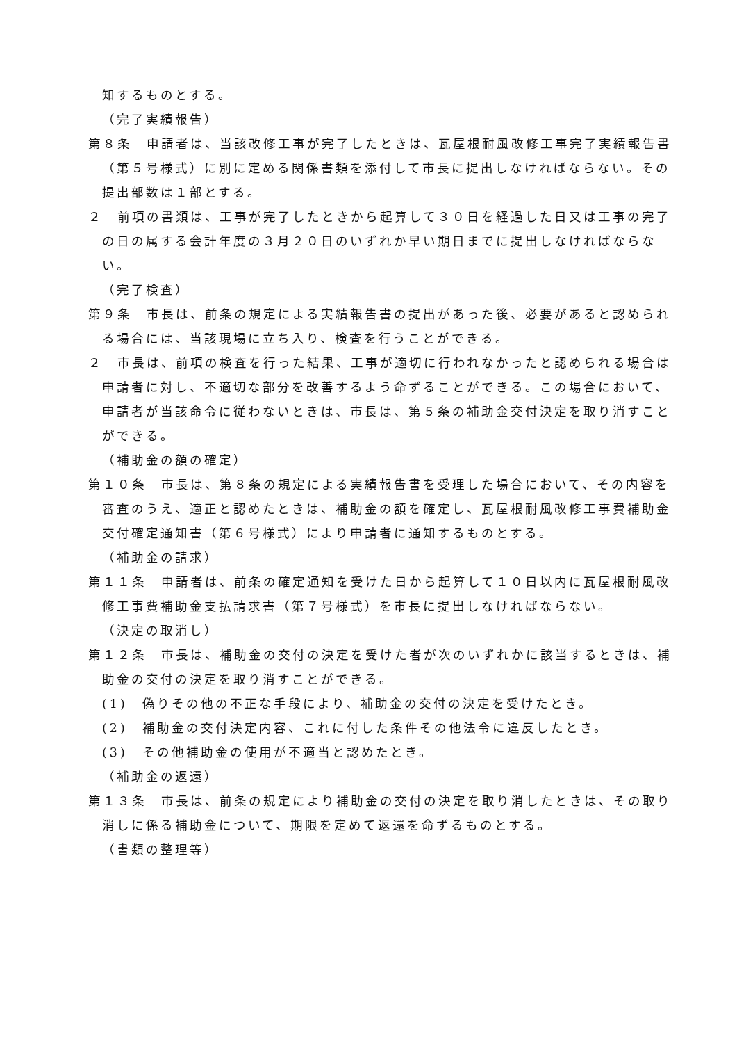知するものとする。
（完了実績報告）
第８条　申請者は、当該改修工事が完了したときは、瓦屋根耐風改修工事完了実績報告書（第５号様式）に別に定める関係書類を添付して市長に提出しなければならない。その提出部数は１部とする。
２　前項の書類は、工事が完了したときから起算して３０日を経過した日又は工事の完了の日の属する会計年度の３月２０日のいずれか早い期日までに提出しなければならない。
（完了検査）
第９条　市長は、前条の規定による実績報告書の提出があった後、必要があると認められる場合には、当該現場に立ち入り、検査を行うことができる。
２　市長は、前項の検査を行った結果、工事が適切に行われなかったと認められる場合は申請者に対し、不適切な部分を改善するよう命ずることができる。この場合において、申請者が当該命令に従わないときは、市長は、第５条の補助金交付決定を取り消すことができる。
（補助金の額の確定）
第１０条　市長は、第８条の規定による実績報告書を受理した場合において、その内容を審査のうえ、適正と認めたときは、補助金の額を確定し、瓦屋根耐風改修工事費補助金交付確定通知書（第６号様式）により申請者に通知するものとする。
（補助金の請求）
第１１条　申請者は、前条の確定通知を受けた日から起算して１０日以内に瓦屋根耐風改修工事費補助金支払請求書（第７号様式）を市長に提出しなければならない。
（決定の取消し）
第１２条　市長は、補助金の交付の決定を受けた者が次のいずれかに該当するときは、補助金の交付の決定を取り消すことができる。
(1)　偽りその他の不正な手段により、補助金の交付の決定を受けたとき。
(2)　補助金の交付決定内容、これに付した条件その他法令に違反したとき。
(3)　その他補助金の使用が不適当と認めたとき。
（補助金の返還）
第１３条　市長は、前条の規定により補助金の交付の決定を取り消したときは、その取り消しに係る補助金について、期限を定めて返還を命ずるものとする。
（書類の整理等）